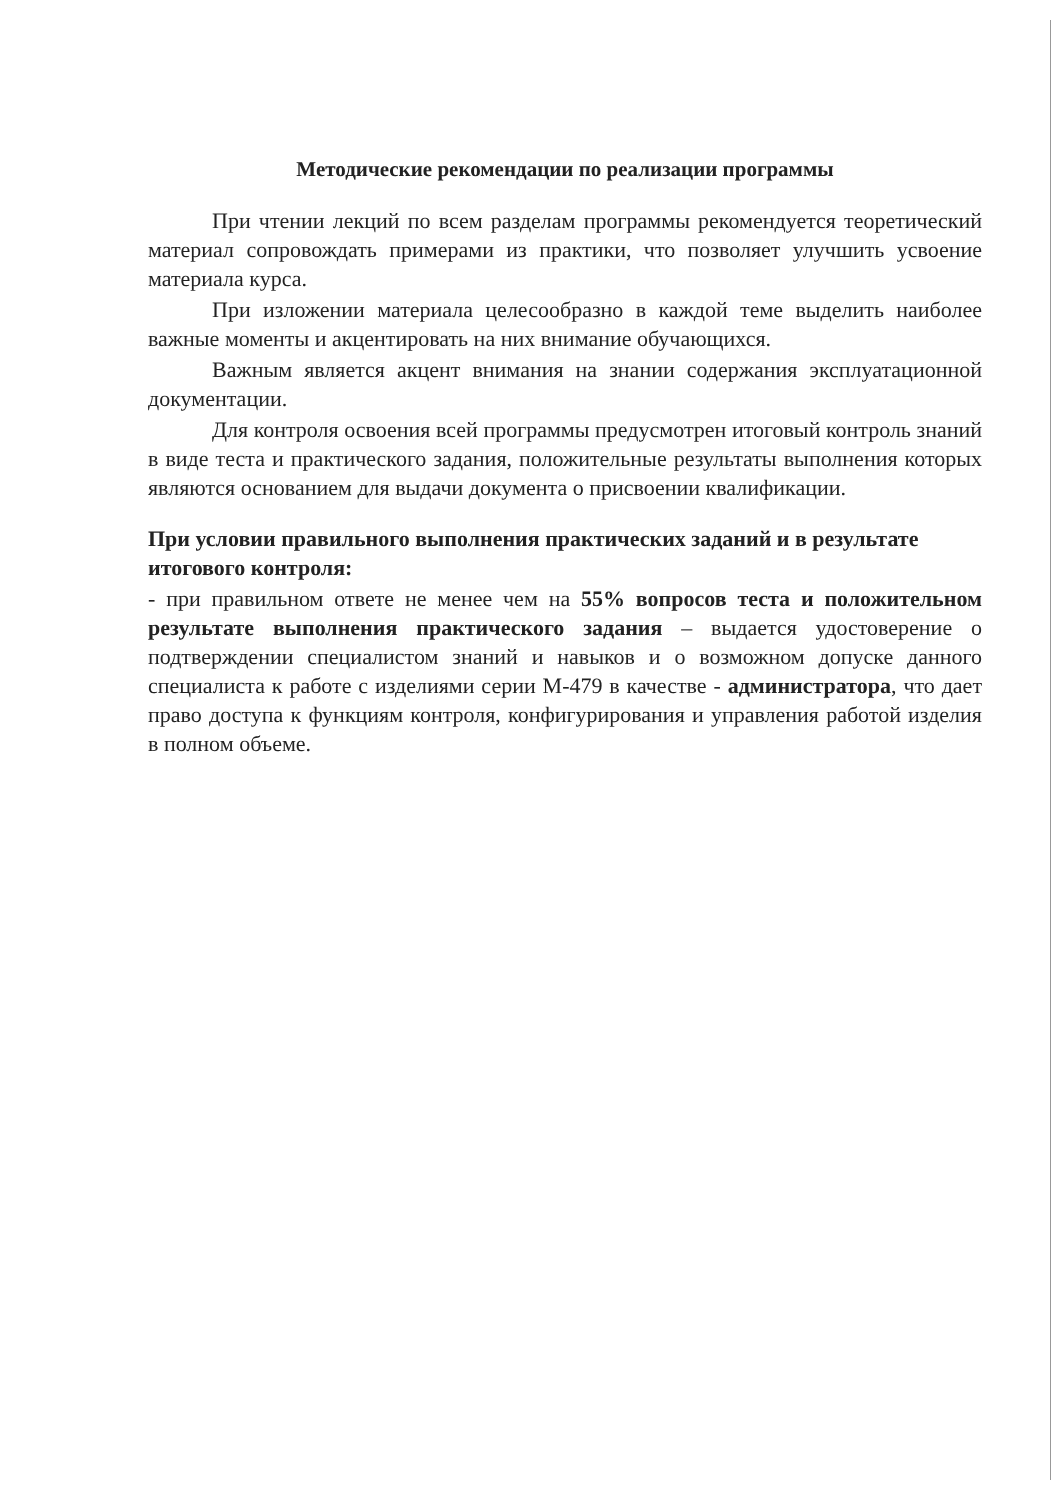Методические рекомендации по реализации программы
При чтении лекций по всем разделам программы рекомендуется теоретический материал сопровождать примерами из практики, что позволяет улучшить усвоение материала курса.
При изложении материала целесообразно в каждой теме выделить наиболее важные моменты и акцентировать на них внимание обучающихся.
Важным является акцент внимания на знании содержания эксплуатационной документации.
Для контроля освоения всей программы предусмотрен итоговый контроль знаний в виде теста и практического задания, положительные результаты выполнения которых являются основанием для выдачи документа о присвоении квалификации.
При условии правильного выполнения практических заданий и в результате итогового контроля:
- при правильном ответе не менее чем на 55% вопросов теста и положительном результате выполнения практического задания – выдается удостоверение о подтверждении специалистом знаний и навыков и о возможном допуске данного специалиста к работе с изделиями серии М-479 в качестве - администратора, что дает право доступа к функциям контроля, конфигурирования и управления работой изделия в полном объеме.